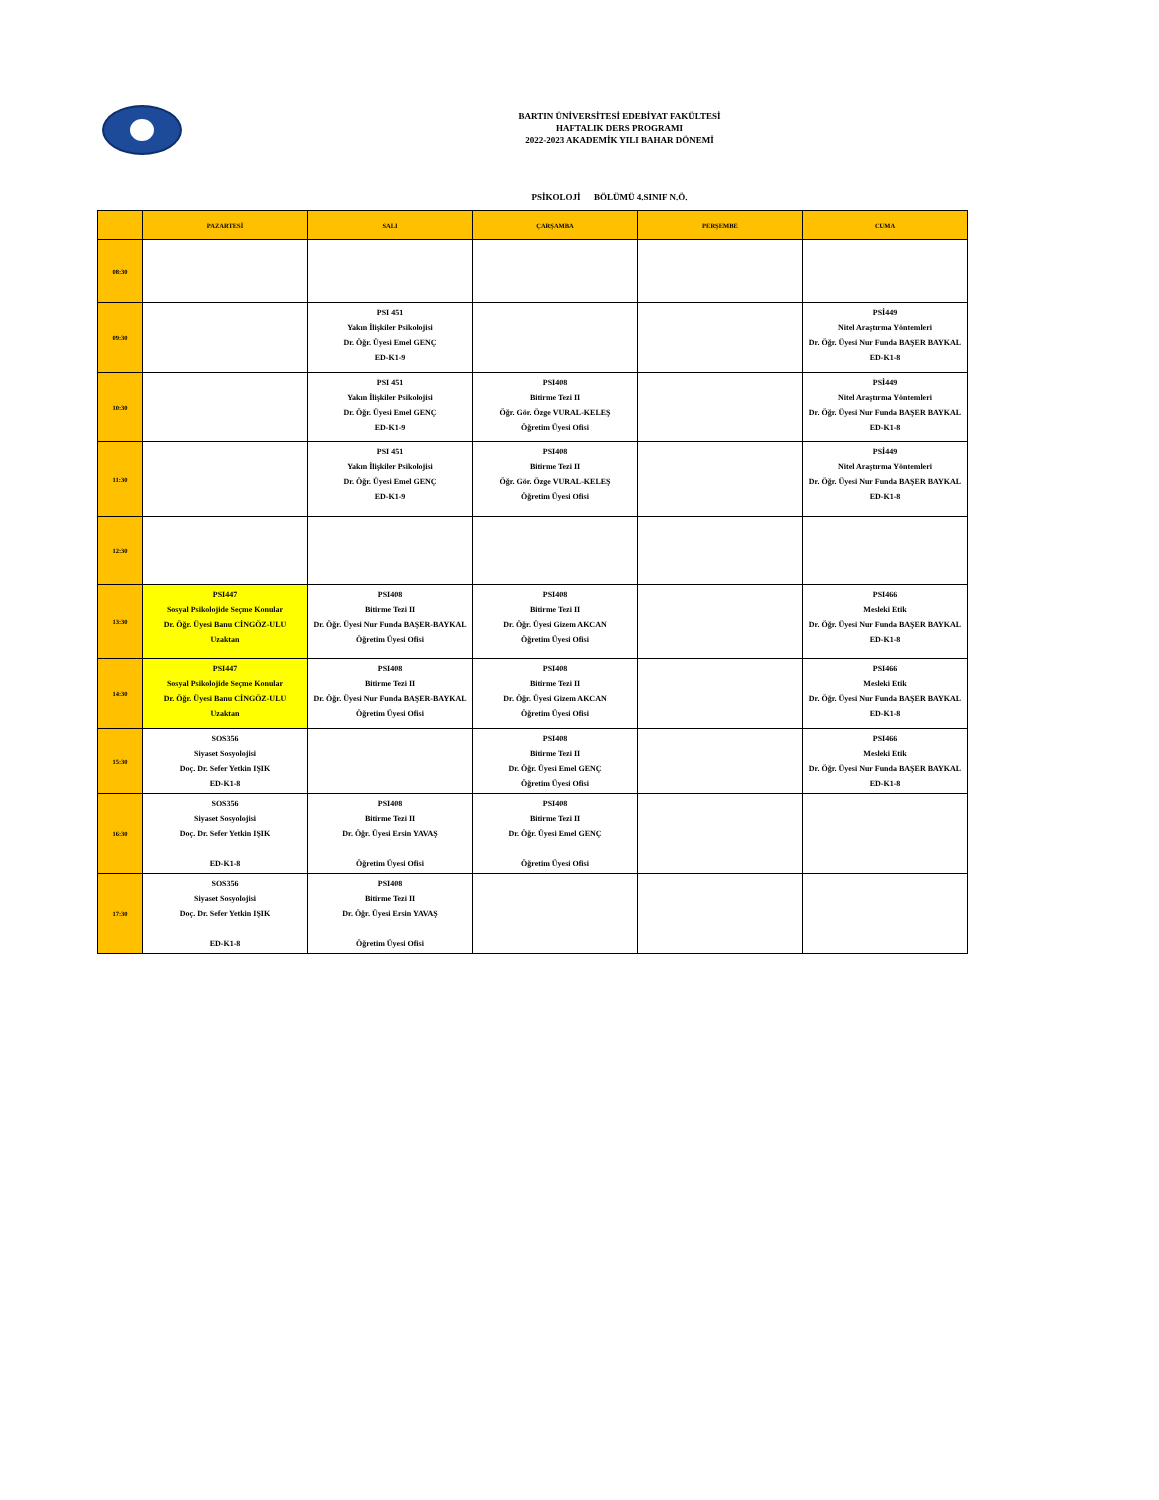BARTIN ÜNİVERSİTESİ EDEBİYAT FAKÜLTESİ
HAFTALIK DERS PROGRAMI
2022-2023 AKADEMİK YILI BAHAR DÖNEMİ
PSİKOLOJİ BÖLÜMÜ 4.SINIF N.Ö.
| | PAZARTESİ | SALI | ÇARŞAMBA | PERŞEMBE | CUMA |
| --- | --- | --- | --- | --- | --- |
| 08:30 | | | | | |
| 09:30 | | PSI 451 Yakın İlişkiler Psikolojisi Dr. Öğr. Üyesi Emel GENÇ ED-K1-9 | | | PSİ449 Nitel Araştırma Yöntemleri Dr. Öğr. Üyesi Nur Funda BAŞER BAYKAL ED-K1-8 |
| 10:30 | | PSI 451 Yakın İlişkiler Psikolojisi Dr. Öğr. Üyesi Emel GENÇ ED-K1-9 | PSI408 Bitirme Tezi II Öğr. Gör. Özge VURAL-KELEŞ Öğretim Üyesi Ofisi | | PSİ449 Nitel Araştırma Yöntemleri Dr. Öğr. Üyesi Nur Funda BAŞER BAYKAL ED-K1-8 |
| 11:30 | | PSI 451 Yakın İlişkiler Psikolojisi Dr. Öğr. Üyesi Emel GENÇ ED-K1-9 | PSI408 Bitirme Tezi II Öğr. Gör. Özge VURAL-KELEŞ Öğretim Üyesi Ofisi | | PSİ449 Nitel Araştırma Yöntemleri Dr. Öğr. Üyesi Nur Funda BAŞER BAYKAL ED-K1-8 |
| 12:30 | | | | | |
| 13:30 | PSI447 Sosyal Psikolojide Seçme Konular Dr. Öğr. Üyesi Banu CİNGÖZ-ULU Uzaktan | PSI408 Bitirme Tezi II Dr. Öğr. Üyesi Nur Funda BAŞER-BAYKAL Öğretim Üyesi Ofisi | PSI408 Bitirme Tezi II Dr. Öğr. Üyesi Gizem AKCAN Öğretim Üyesi Ofisi | | PSI466 Mesleki Etik Dr. Öğr. Üyesi Nur Funda BAŞER BAYKAL ED-K1-8 |
| 14:30 | PSI447 Sosyal Psikolojide Seçme Konular Dr. Öğr. Üyesi Banu CİNGÖZ-ULU Uzaktan | PSI408 Bitirme Tezi II Dr. Öğr. Üyesi Nur Funda BAŞER-BAYKAL Öğretim Üyesi Ofisi | PSI408 Bitirme Tezi II Dr. Öğr. Üyesi Gizem AKCAN Öğretim Üyesi Ofisi | | PSI466 Mesleki Etik Dr. Öğr. Üyesi Nur Funda BAŞER BAYKAL ED-K1-8 |
| 15:30 | SOS356 Siyaset Sosyolojisi Doç. Dr. Sefer Yetkin IŞIK ED-K1-8 | | PSI408 Bitirme Tezi II Dr. Öğr. Üyesi Emel GENÇ Öğretim Üyesi Ofisi | | PSI466 Mesleki Etik Dr. Öğr. Üyesi Nur Funda BAŞER BAYKAL ED-K1-8 |
| 16:30 | SOS356 Siyaset Sosyolojisi Doç. Dr. Sefer Yetkin IŞIK ED-K1-8 | PSI408 Bitirme Tezi II Dr. Öğr. Üyesi Ersin YAVAŞ Öğretim Üyesi Ofisi | PSI408 Bitirme Tezi II Dr. Öğr. Üyesi Emel GENÇ Öğretim Üyesi Ofisi | | |
| 17:30 | SOS356 Siyaset Sosyolojisi Doç. Dr. Sefer Yetkin IŞIK ED-K1-8 | PSI408 Bitirme Tezi II Dr. Öğr. Üyesi Ersin YAVAŞ Öğretim Üyesi Ofisi | | | |